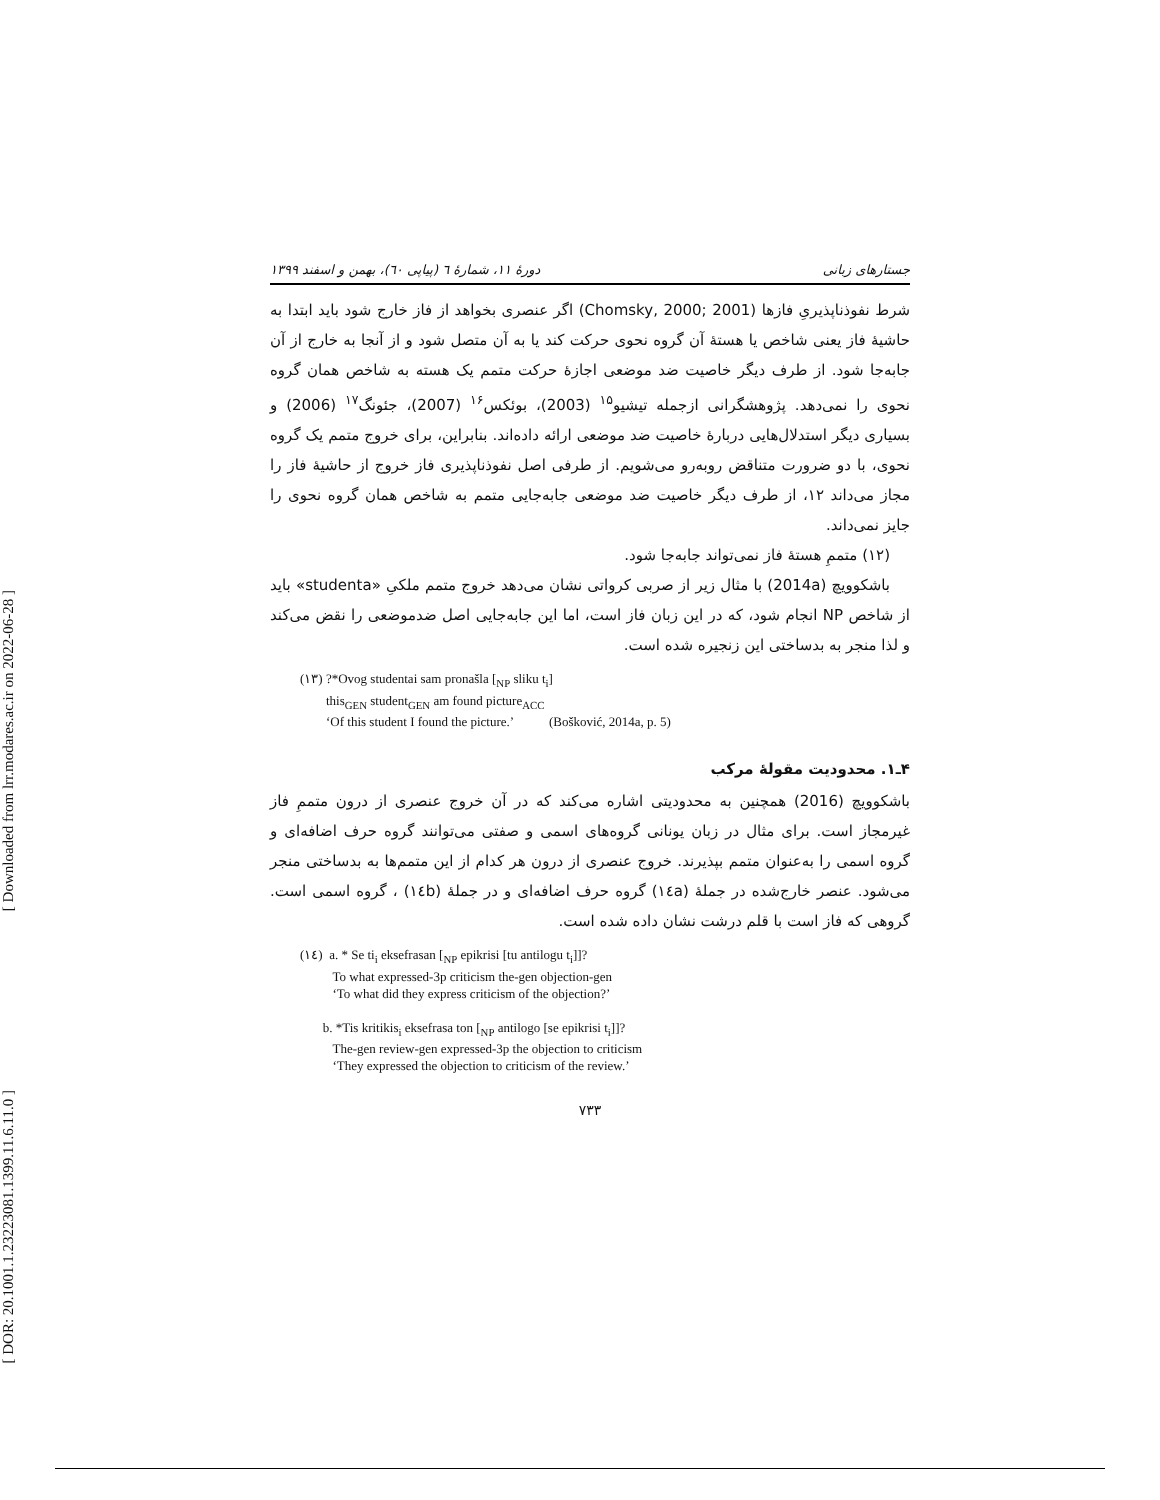[ Downloaded from lrr.modares.ac.ir on 2022-06-28 ]
[ DOR: 20.1001.1.23223081.1399.11.6.11.0 ]
دورهٔ ۱۱، شمارهٔ ٦ (پیاپی ٦٠)، بهمن و اسفند ۱۳۹۹ جستارهای زبانی
شرط نفوذناپذیریِ فازها (Chomsky, 2000; 2001) اگر عنصری بخواهد از فاز خارج شود باید ابتدا به حاشیهٔ فاز یعنی شاخص یا هستهٔ آن گروه نحوی حرکت کند یا به آن متصل شود و از آنجا به خارج از آن جابه‌جا شود. از طرف دیگر خاصیت ضد موضعی اجازهٔ حرکت متمم یک هسته به شاخص همان گروه نحوی را نمی‌دهد. پژوهشگرانی ازجمله تیشیو<sup>۱۵</sup> (2003)، بوئکس<sup>۱۶</sup> (2007)، جئونگ<sup>۱۷</sup> (2006) و بسیاری دیگر استدلال‌هایی دربارهٔ خاصیت ضد موضعی ارائه داده‌اند. بنابراین، برای خروج متمم یک گروه نحوی، با دو ضرورت متناقض روبه‌رو می‌شویم. از طرفی اصل نفوذناپذیری فاز خروج از حاشیهٔ فاز را مجاز می‌داند ۱۲، از طرف دیگر خاصیت ضد موضعی جابه‌جایی متمم به شاخص همان گروه نحوی را جایز نمی‌داند.
(۱۲) متممِ هستهٔ فاز نمی‌تواند جابه‌جا شود.
باشکوویچ (2014a) با مثال زیر از صربی کرواتی نشان می‌دهد خروج متمم ملکیِ «studenta» باید از شاخص NP انجام شود، که در این زبان فاز است، اما این جابه‌جایی اصل ضدموضعی را نقض می‌کند و لذا منجر به بدساختی این زنجیره شده است.
(۱۳) ?*Ovog studentai sam pronašla [<sub>NP</sub> sliku t<sub>i</sub>]
this<sub>GEN</sub> student<sub>GEN</sub> am found picture<sub>ACC</sub>
‘Of this student I found the picture.’ (Bošković, 2014a, p. 5)
۴ـ۱. محدودیت مقولهٔ مرکب
باشکوویچ (2016) همچنین به محدودیتی اشاره می‌کند که در آن خروج عنصری از درون متممِ فاز غیرمجاز است. برای مثال در زبان یونانی گروه‌های اسمی و صفتی می‌توانند گروه حرف اضافه‌ای و گروه اسمی را به‌عنوان متمم بپذیرند. خروج عنصری از درون هر کدام از این متمم‌ها به بدساختی منجر می‌شود. عنصر خارج‌شده در جملهٔ (۱٤a) گروه حرف اضافه‌ای و در جملهٔ (۱٤b) ، گروه اسمی است. گروهی که فاز است با قلم درشت نشان داده شده است.
(۱٤) a. * Se ti<sub>i</sub> eksefrasan [<sub>NP</sub> epikrisi [tu antilogu t<sub>i</sub>]]?
To what expressed-3p criticism the-gen objection-gen
‘To what did they express criticism of the objection?’
b. *Tis kritikis<sub>i</sub> eksefrasa ton [<sub>NP</sub> antilogo [se epikrisi t<sub>i</sub>]]?
The-gen review-gen expressed-3p the objection to criticism
‘They expressed the objection to criticism of the review.’
۷۳۳